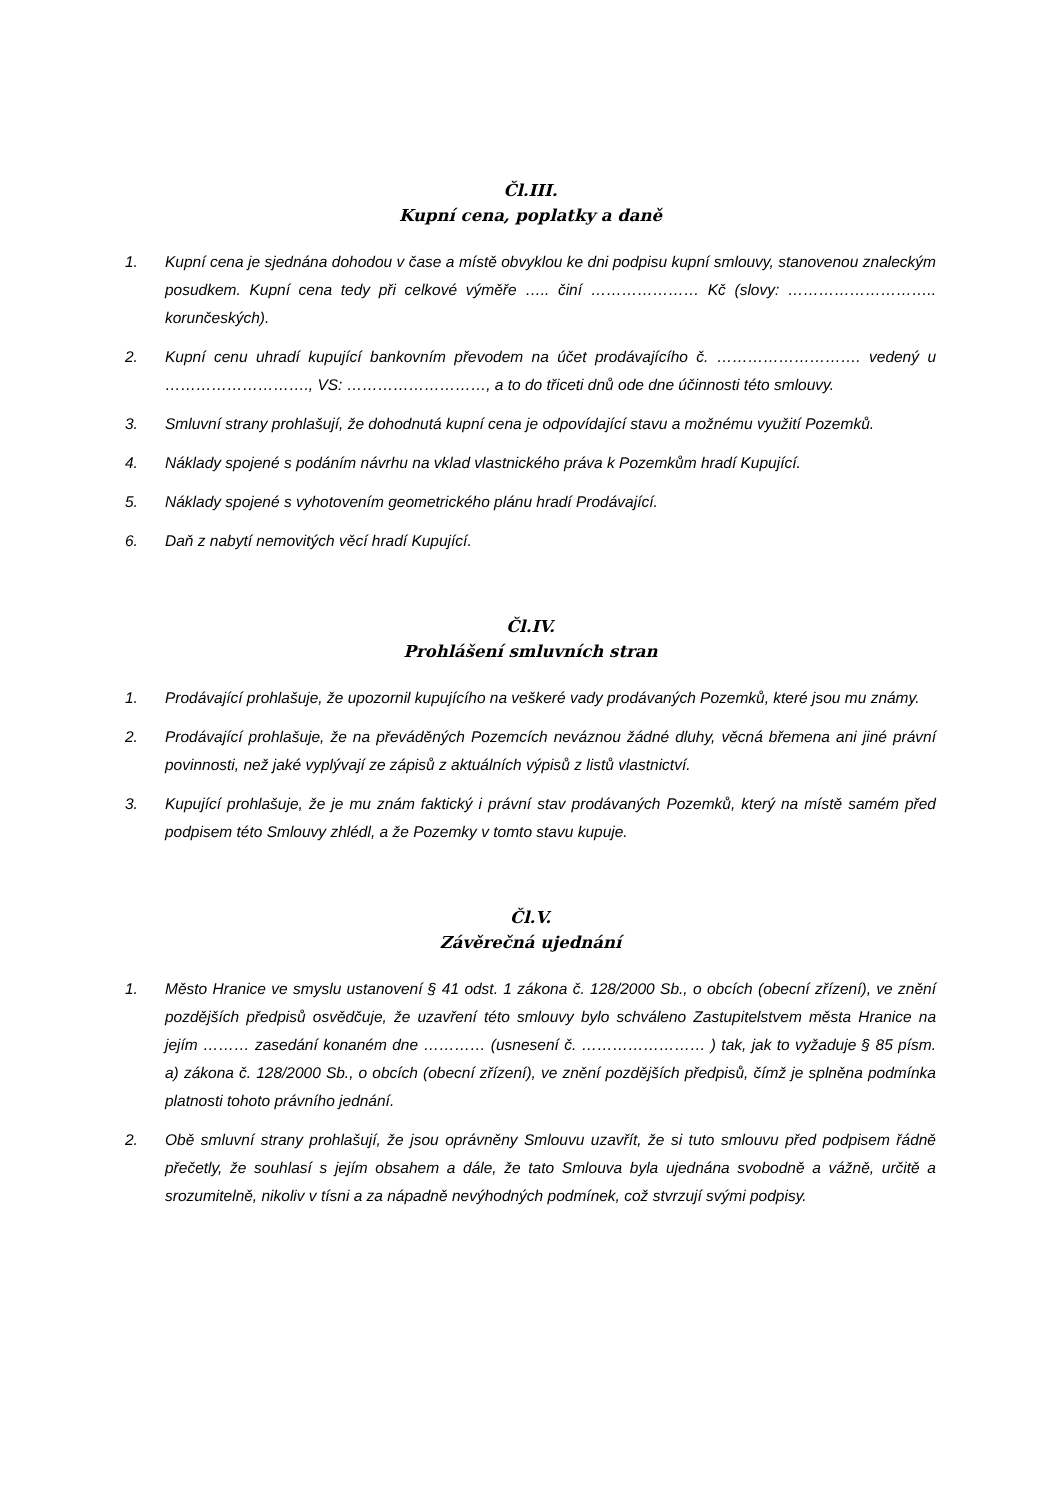Čl.III.
Kupní cena, poplatky a daně
1. Kupní cena je sjednána dohodou v čase a místě obvyklou ke dni podpisu kupní smlouvy, stanovenou znaleckým posudkem. Kupní cena tedy při celkové výměře ….. činí ………………… Kč (slovy: ……………………….. korunčeských).
2. Kupní cenu uhradí kupující bankovním převodem na účet prodávajícího č. ………………………. vedený u ………………………., VS: ………………………, a to do třiceti dnů ode dne účinnosti této smlouvy.
3. Smluvní strany prohlašují, že dohodnutá kupní cena je odpovídající stavu a možnému využití Pozemků.
4. Náklady spojené s podáním návrhu na vklad vlastnického práva k Pozemkům hradí Kupující.
5. Náklady spojené s vyhotovením geometrického plánu hradí Prodávající.
6. Daň z nabytí nemovitých věcí hradí Kupující.
Čl.IV.
Prohlášení smluvních stran
1. Prodávající prohlašuje, že upozornil kupujícího na veškeré vady prodávaných Pozemků, které jsou mu známy.
2. Prodávající prohlašuje, že na převáděných Pozemcích neváznou žádné dluhy, věcná břemena ani jiné právní povinnosti, než jaké vyplývají ze zápisů z aktuálních výpisů z listů vlastnictví.
3. Kupující prohlašuje, že je mu znám faktický i právní stav prodávaných Pozemků, který na místě samém před podpisem této Smlouvy zhlédl, a že Pozemky v tomto stavu kupuje.
Čl.V.
Závěrečná ujednání
1. Město Hranice ve smyslu ustanovení § 41 odst. 1 zákona č. 128/2000 Sb., o obcích (obecní zřízení), ve znění pozdějších předpisů osvědčuje, že uzavření této smlouvy bylo schváleno Zastupitelstvem města Hranice na jejím ……… zasedání konaném dne ………… (usnesení č. …………………… ) tak, jak to vyžaduje § 85 písm. a) zákona č. 128/2000 Sb., o obcích (obecní zřízení), ve znění pozdějších předpisů, čímž je splněna podmínka platnosti tohoto právního jednání.
2. Obě smluvní strany prohlašují, že jsou oprávněny Smlouvu uzavřít, že si tuto smlouvu před podpisem řádně přečetly, že souhlasí s jejím obsahem a dále, že tato Smlouva byla ujednána svobodně a vážně, určitě a srozumitelně, nikoliv v tísni a za nápadně nevýhodných podmínek, což stvrzují svými podpisy.